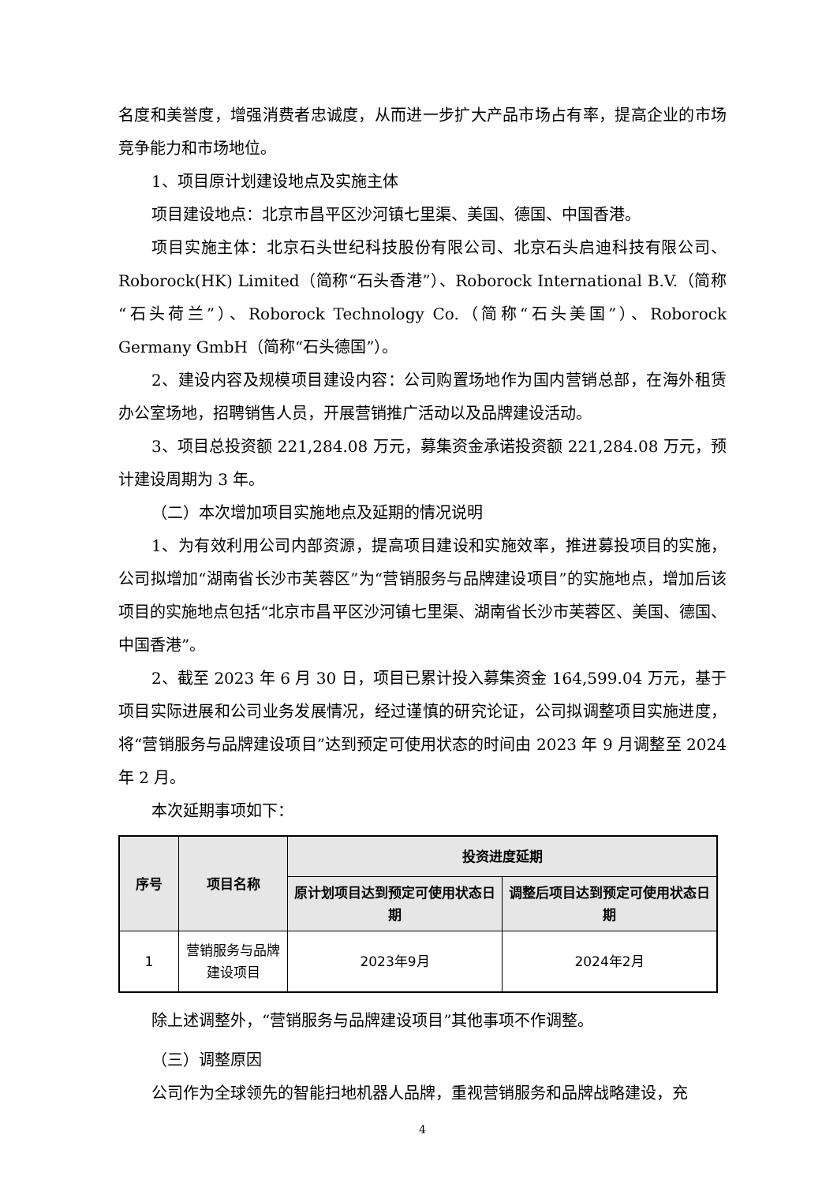名度和美誉度，增强消费者忠诚度，从而进一步扩大产品市场占有率，提高企业的市场竞争能力和市场地位。
1、项目原计划建设地点及实施主体
项目建设地点：北京市昌平区沙河镇七里渠、美国、德国、中国香港。
项目实施主体：北京石头世纪科技股份有限公司、北京石头启迪科技有限公司、Roborock(HK) Limited（简称“石头香港”）、Roborock International B.V.（简称“石头荷兰”）、Roborock Technology Co.（简称“石头美国”）、Roborock Germany GmbH（简称“石头德国”）。
2、建设内容及规模项目建设内容：公司购置场地作为国内营销总部，在海外租赁办公室场地，招聘销售人员，开展营销推广活动以及品牌建设活动。
3、项目总投资额 221,284.08 万元，募集资金承诺投资额 221,284.08 万元，预计建设周期为 3 年。
（二）本次增加项目实施地点及延期的情况说明
1、为有效利用公司内部资源，提高项目建设和实施效率，推进募投项目的实施，公司拟增加“湖南省长沙市芙蓉区”为“营销服务与品牌建设项目”的实施地点，增加后该项目的实施地点包括“北京市昌平区沙河镇七里渠、湖南省长沙市芙蓉区、美国、德国、中国香港”。
2、截至 2023 年 6 月 30 日，项目已累计投入募集资金 164,599.04 万元，基于项目实际进展和公司业务发展情况，经过谨慎的研究论证，公司拟调整项目实施进度，将“营销服务与品牌建设项目”达到预定可使用状态的时间由 2023 年 9 月调整至 2024 年 2 月。
本次延期事项如下：
| 序号 | 项目名称 | 投资进度延期 | |
| --- | --- | --- | --- |
| | | 原计划项目达到预定可使用状态日期 | 调整后项目达到预定可使用状态日期 |
| 1 | 营销服务与品牌建设项目 | 2023年9月 | 2024年2月 |
除上述调整外，“营销服务与品牌建设项目”其他事项不作调整。
（三）调整原因
公司作为全球领先的智能扫地机器人品牌，重视营销服务和品牌战略建设，充
4